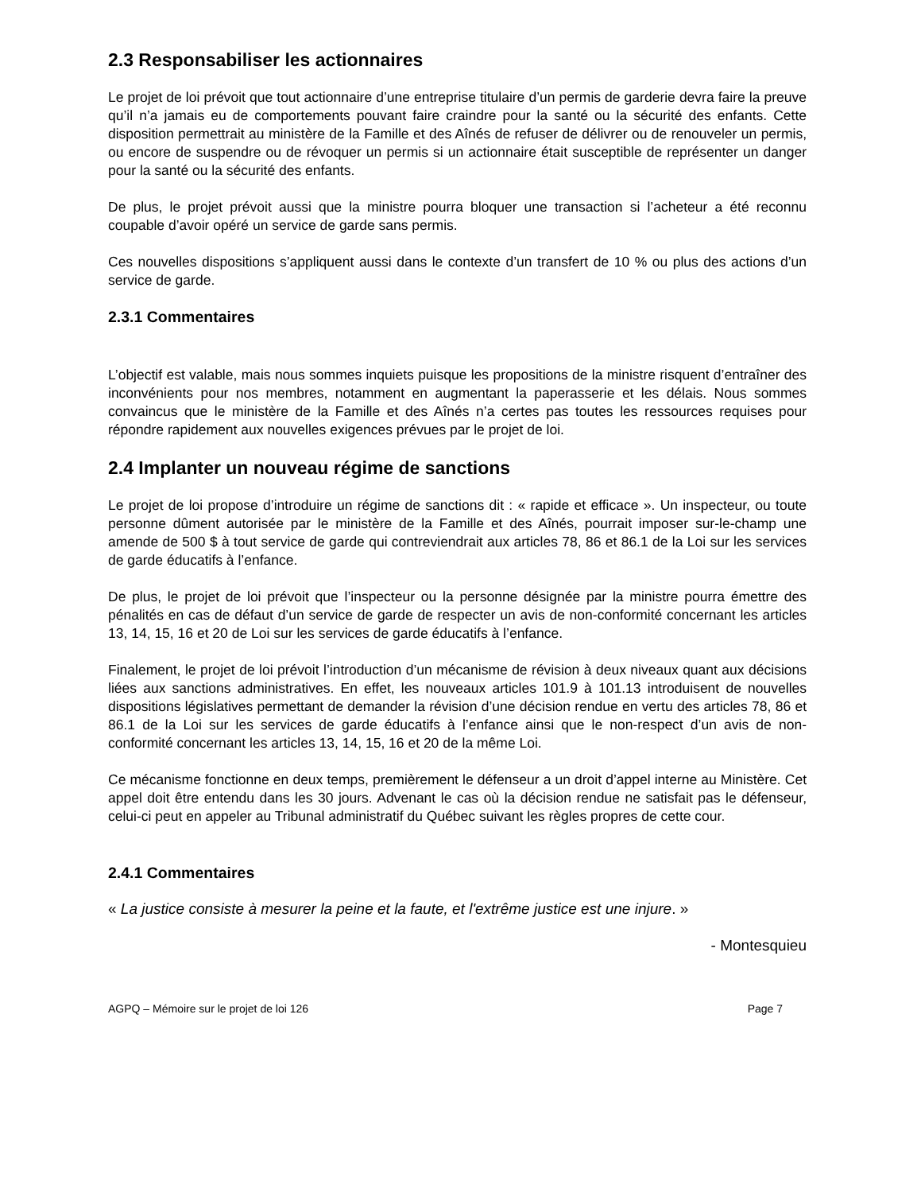2.3 Responsabiliser les actionnaires
Le projet de loi prévoit que tout actionnaire d’une entreprise titulaire d’un permis de garderie devra faire la preuve qu’il n’a jamais eu de comportements pouvant faire craindre pour la santé ou la sécurité des enfants. Cette disposition permettrait au ministère de la Famille et des Aînés de refuser de délivrer ou de renouveler un permis, ou encore de suspendre ou de révoquer un permis si un actionnaire était susceptible de représenter un danger pour la santé ou la sécurité des enfants.
De plus, le projet prévoit aussi que la ministre pourra bloquer une transaction si l’acheteur a été reconnu coupable d’avoir opéré un service de garde sans permis.
Ces nouvelles dispositions s’appliquent aussi dans le contexte d’un transfert de 10 % ou plus des actions d’un service de garde.
2.3.1 Commentaires
L’objectif est valable, mais nous sommes inquiets puisque les propositions de la ministre risquent d’entraîner des inconvénients pour nos membres, notamment en augmentant la paperasserie et les délais. Nous sommes convaincus que le ministère de la Famille et des Aînés n’a certes pas toutes les ressources requises pour répondre rapidement aux nouvelles exigences prévues par le projet de loi.
2.4 Implanter un nouveau régime de sanctions
Le projet de loi propose d’introduire un régime de sanctions dit : « rapide et efficace ». Un inspecteur, ou toute personne dûment autorisée par le ministère de la Famille et des Aînés, pourrait imposer sur-le-champ une amende de 500 $ à tout service de garde qui contreviendrait aux articles 78, 86 et 86.1 de la Loi sur les services de garde éducatifs à l’enfance.
De plus, le projet de loi prévoit que l’inspecteur ou la personne désignée par la ministre pourra émettre des pénalités en cas de défaut d’un service de garde de respecter un avis de non-conformité concernant les articles 13, 14, 15, 16 et 20 de Loi sur les services de garde éducatifs à l’enfance.
Finalement, le projet de loi prévoit l’introduction d’un mécanisme de révision à deux niveaux quant aux décisions liées aux sanctions administratives. En effet, les nouveaux articles 101.9 à 101.13 introduisent de nouvelles dispositions législatives permettant de demander la révision d’une décision rendue en vertu des articles 78, 86 et 86.1 de la Loi sur les services de garde éducatifs à l’enfance ainsi que le non-respect d’un avis de non-conformité concernant les articles 13, 14, 15, 16 et 20 de la même Loi.
Ce mécanisme fonctionne en deux temps, premièrement le défenseur a un droit d’appel interne au Ministère. Cet appel doit être entendu dans les 30 jours. Advenant le cas où la décision rendue ne satisfait pas le défenseur, celui-ci peut en appeler au Tribunal administratif du Québec suivant les règles propres de cette cour.
2.4.1 Commentaires
« La justice consiste à mesurer la peine et la faute, et l'extrême justice est une injure. »
- Montesquieu
AGPQ – Mémoire sur le projet de loi 126 Page 7